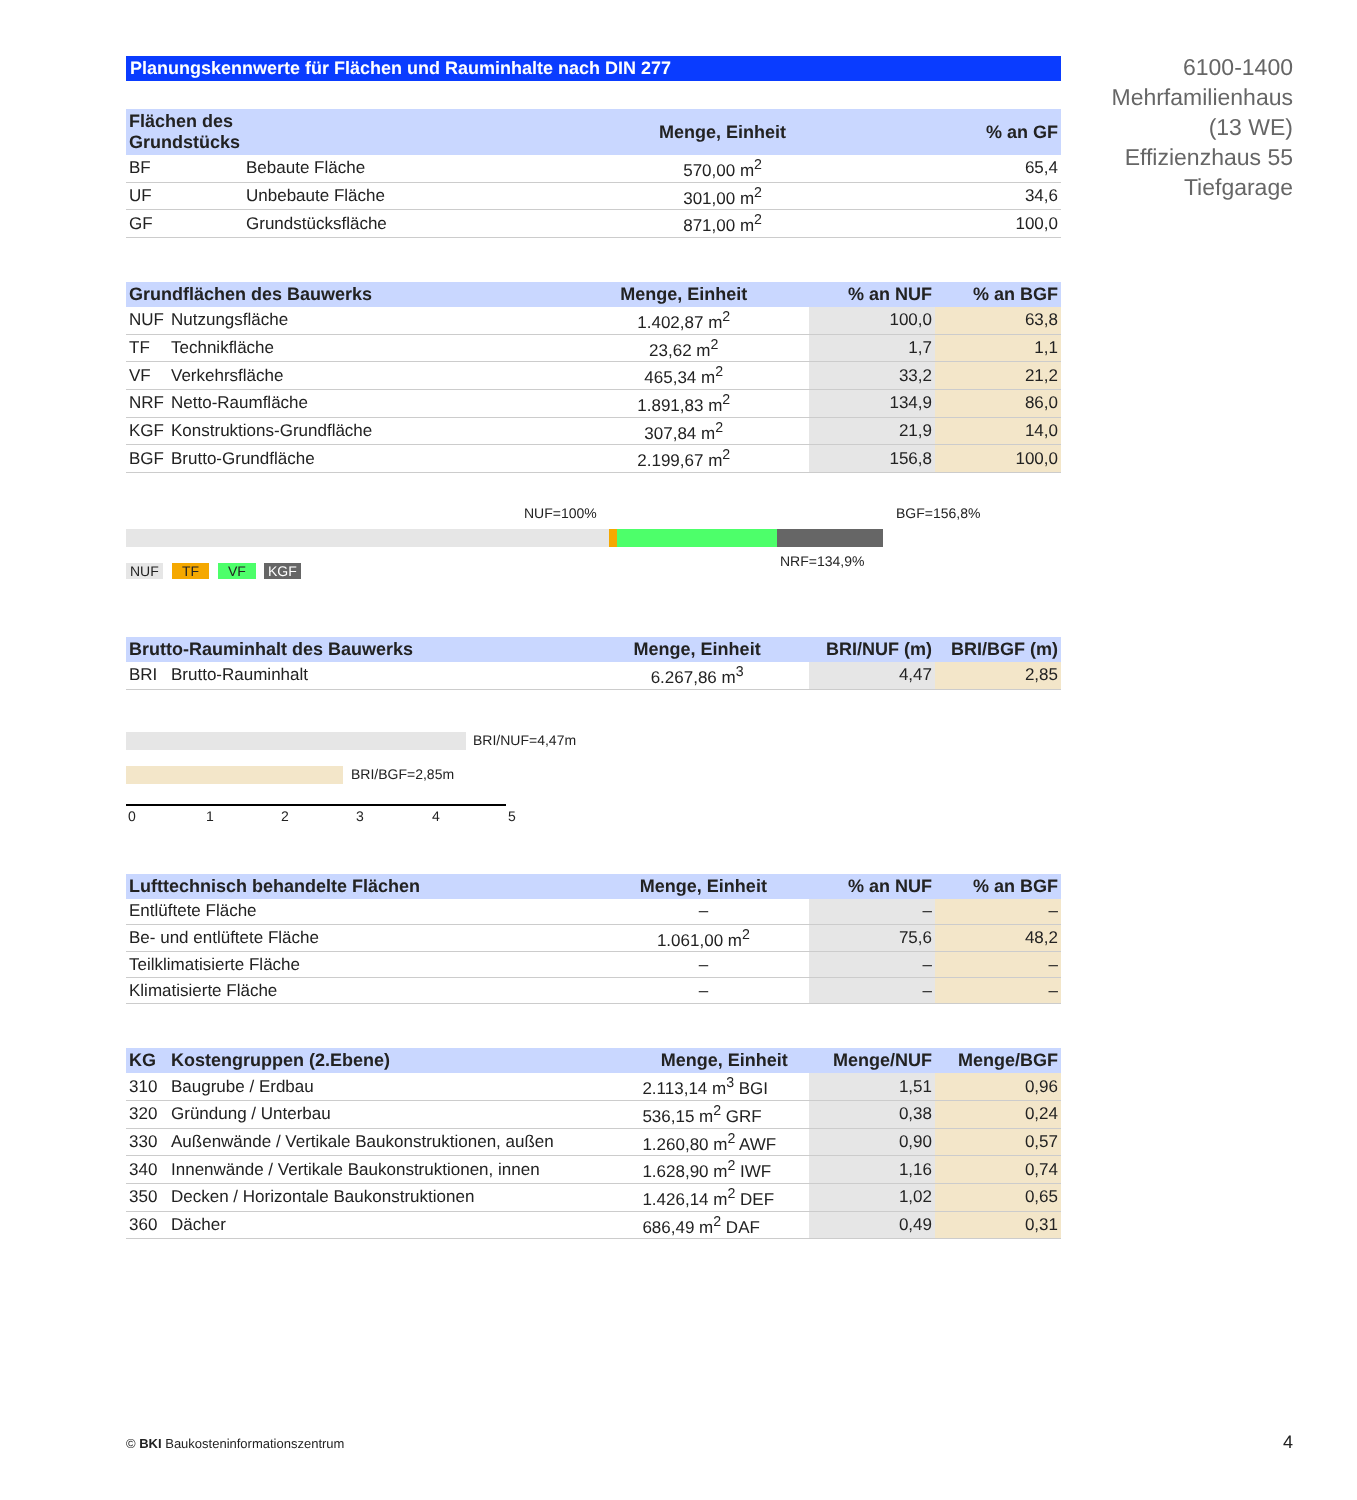6100-1400
Mehrfamilienhaus
(13 WE)
Effizienzhaus 55
Tiefgarage
Planungskennwerte für Flächen und Rauminhalte nach DIN 277
| Flächen des Grundstücks | | Menge, Einheit | | % an GF |
| --- | --- | --- | --- | --- |
| BF | Bebaute Fläche | 570,00 m<sup>2</sup> | | 65,4 |
| UF | Unbebaute Fläche | 301,00 m<sup>2</sup> | | 34,6 |
| GF | Grundstücksfläche | 871,00 m<sup>2</sup> | | 100,0 |
| Grundflächen des Bauwerks | | Menge, Einheit | % an NUF | % an BGF |
| --- | --- | --- | --- | --- |
| NUF | Nutzungsfläche | 1.402,87 m<sup>2</sup> | 100,0 | 63,8 |
| TF | Technikfläche | 23,62 m<sup>2</sup> | 1,7 | 1,1 |
| VF | Verkehrsfläche | 465,34 m<sup>2</sup> | 33,2 | 21,2 |
| NRF | Netto-Raumfläche | 1.891,83 m<sup>2</sup> | 134,9 | 86,0 |
| KGF | Konstruktions-Grundfläche | 307,84 m<sup>2</sup> | 21,9 | 14,0 |
| BGF | Brutto-Grundfläche | 2.199,67 m<sup>2</sup> | 156,8 | 100,0 |
NUF=100% BGF=156,8%
NRF=134,9%
NUF TF VF KGF
| Brutto-Rauminhalt des Bauwerks | | Menge, Einheit | BRI/NUF (m) | BRI/BGF (m) |
| --- | --- | --- | --- | --- |
| BRI | Brutto-Rauminhalt | 6.267,86 m<sup>3</sup> | 4,47 | 2,85 |
BRI/NUF=4,47m
BRI/BGF=2,85m
0 1 2 3 4 5
| Lufttechnisch behandelte Flächen | Menge, Einheit | % an NUF | % an BGF |
| --- | --- | --- | --- |
| Entlüftete Fläche | – | – | – |
| Be- und entlüftete Fläche | 1.061,00 m<sup>2</sup> | 75,6 | 48,2 |
| Teilklimatisierte Fläche | – | – | – |
| Klimatisierte Fläche | – | – | – |
| KG | Kostengruppen (2.Ebene) | Menge, Einheit | Menge/NUF | Menge/BGF |
| --- | --- | --- | --- | --- |
| 310 | Baugrube / Erdbau | 2.113,14 m<sup>3</sup> BGI | 1,51 | 0,96 |
| 320 | Gründung / Unterbau | 536,15 m<sup>2</sup> GRF | 0,38 | 0,24 |
| 330 | Außenwände / Vertikale Baukonstruktionen, außen | 1.260,80 m<sup>2</sup> AWF | 0,90 | 0,57 |
| 340 | Innenwände / Vertikale Baukonstruktionen, innen | 1.628,90 m<sup>2</sup> IWF | 1,16 | 0,74 |
| 350 | Decken / Horizontale Baukonstruktionen | 1.426,14 m<sup>2</sup> DEF | 1,02 | 0,65 |
| 360 | Dächer | 686,49 m<sup>2</sup> DAF | 0,49 | 0,31 |
© BKI Baukosteninformationszentrum
4